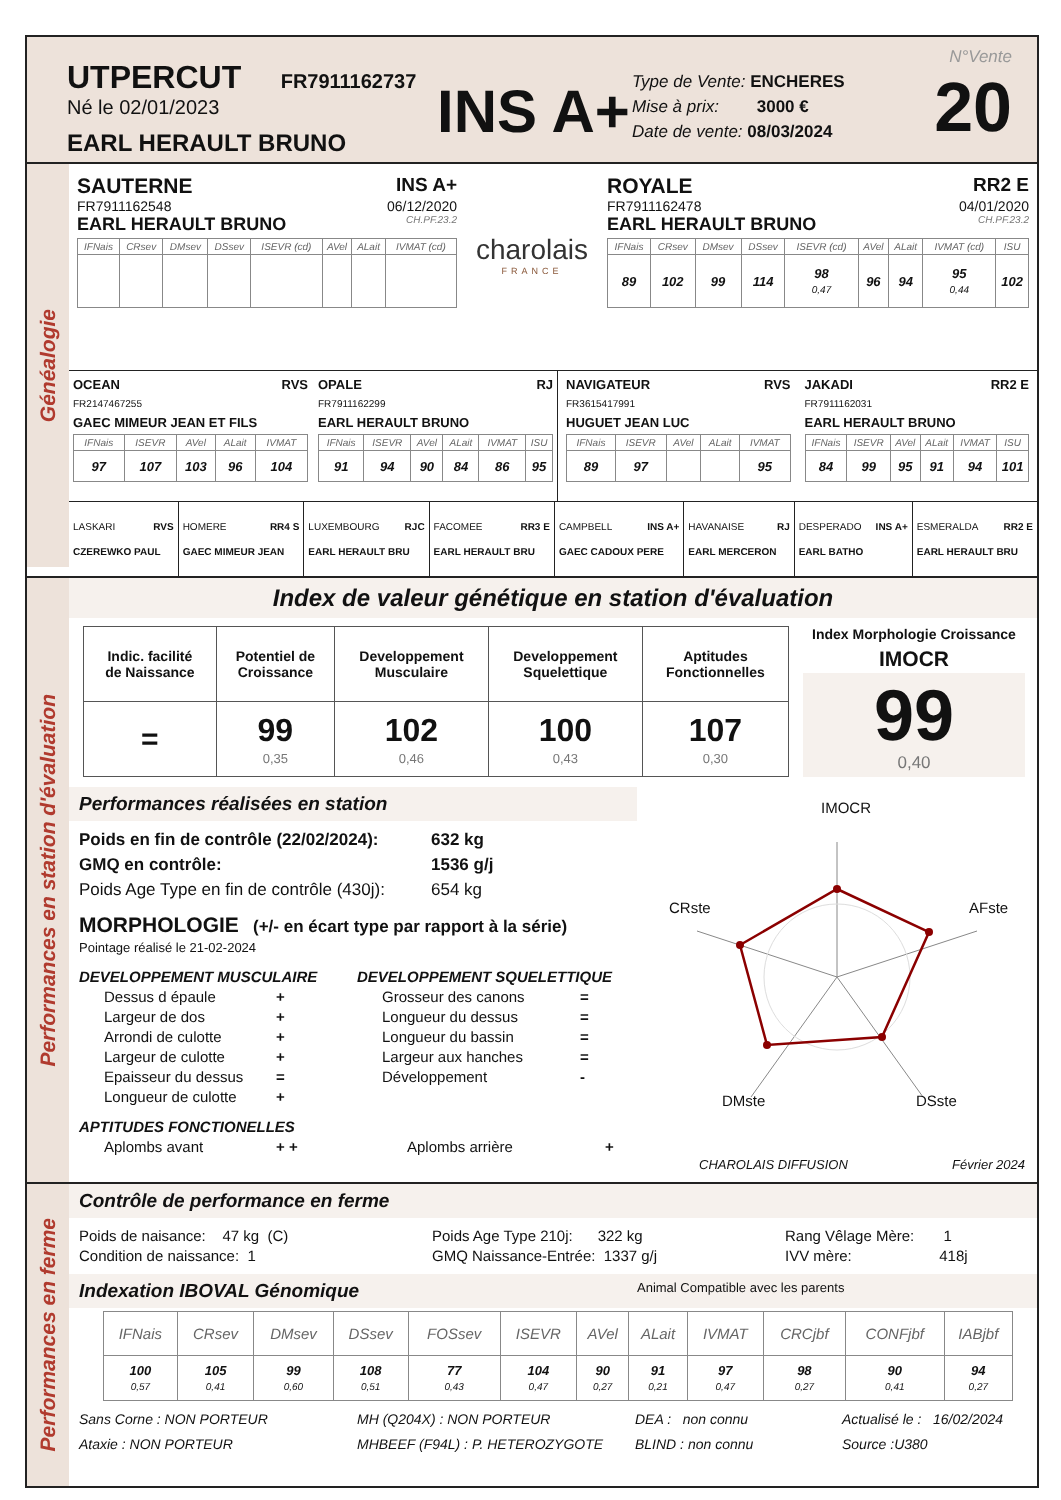UTPERCUT FR7911162737
Né le 02/01/2023
EARL HERAULT BRUNO
INS A+
Type de Vente: ENCHERES
Mise à prix: 3000 €
Date de vente: 08/03/2024
N°Vente
20
Généalogie
SAUTERNE INS A+
FR7911162548 06/12/2020
EARL HERAULT BRUNO CH.PF.23.2
| IFNais | CRsev | DMsev | DSsev | ISEVR (cd) | AVel | ALait | IVMAT (cd) |
| --- | --- | --- | --- | --- | --- | --- | --- |
charolais
FRANCE
ROYALE RR2 E
FR7911162478 04/01/2020
EARL HERAULT BRUNO CH.PF.23.2
| IFNais | CRsev | DMsev | DSsev | ISEVR (cd) | AVel | ALait | IVMAT (cd) | ISU |
| --- | --- | --- | --- | --- | --- | --- | --- | --- |
| 89 | 102 | 99 | 114 | 98 0,47 | 96 | 94 | 95 0,44 | 102 |
OCEAN RVS
FR2147467255
GAEC MIMEUR JEAN ET FILS
| IFNais | ISEVR | AVel | ALait | IVMAT |
| --- | --- | --- | --- | --- |
| 97 | 107 | 103 | 96 | 104 |
OPALE RJ
FR7911162299
EARL HERAULT BRUNO
| IFNais | ISEVR | AVel | ALait | IVMAT | ISU |
| --- | --- | --- | --- | --- | --- |
| 91 | 94 | 90 | 84 | 86 | 95 |
NAVIGATEUR RVS
FR3615417991
HUGUET JEAN LUC
| IFNais | ISEVR | AVel | ALait | IVMAT |
| --- | --- | --- | --- | --- |
| 89 | 97 | | | 95 |
JAKADI RR2 E
FR7911162031
EARL HERAULT BRUNO
| IFNais | ISEVR | AVel | ALait | IVMAT | ISU |
| --- | --- | --- | --- | --- | --- |
| 84 | 99 | 95 | 91 | 94 | 101 |
| LASKARI RVS CZEREWKO PAUL | HOMERE RR4 S GAEC MIMEUR JEAN | LUXEMBOURG RJC EARL HERAULT BRU | FACOMEE RR3 E EARL HERAULT BRU | CAMPBELL INS A+ GAEC CADOUX PERE | HAVANAISE RJ EARL MERCERON | DESPERADO INS A+ EARL BATHO | ESMERALDA RR2 E EARL HERAULT BRU |
Performances en station d'évaluation
Index de valeur génétique en station d'évaluation
| Indic. facilité de Naissance | Potentiel de Croissance | Developpement Musculaire | Developpement Squelettique | Aptitudes Fonctionnelles |
| = | 99 0,35 | 102 0,46 | 100 0,43 | 107 0,30 |
Index Morphologie Croissance
IMOCR
99
0,40
Performances réalisées en station
Poids en fin de contrôle (22/02/2024): 632 kg
GMQ en contrôle: 1536 g/j
Poids Age Type en fin de contrôle (430j): 654 kg
MORPHOLOGIE (+/- en écart type par rapport à la série)
Pointage réalisé le 21-02-2024
DEVELOPPEMENT MUSCULAIRE
Dessus d épaule +
Largeur de dos +
Arrondi de culotte +
Largeur de culotte +
Epaisseur du dessus =
Longueur de culotte +
DEVELOPPEMENT SQUELETTIQUE
Grosseur des canons =
Longueur du dessus =
Longueur du bassin =
Largeur aux hanches =
Développement -
APTITUDES FONCTIONELLES
Aplombs avant + + Aplombs arrière +
IMOCR
CRste AFste
DMste DSste
CHAROLAIS DIFFUSION Février 2024
Performances en ferme
Contrôle de performance en ferme
Poids de naisance: 47 kg (C)
Condition de naissance: 1
Poids Age Type 210j: 322 kg
GMQ Naissance-Entrée: 1337 g/j
Rang Vêlage Mère: 1
IVV mère: 418j
Indexation IBOVAL Génomique Animal Compatible avec les parents
| IFNais | CRsev | DMsev | DSsev | FOSsev | ISEVR | AVel | ALait | IVMAT | CRCjbf | CONFjbf | IABjbf |
| --- | --- | --- | --- | --- | --- | --- | --- | --- | --- | --- | --- |
| 100 0,57 | 105 0,41 | 99 0,60 | 108 0,51 | 77 0,43 | 104 0,47 | 90 0,27 | 91 0,21 | 97 0,47 | 98 0,27 | 90 0,41 | 94 0,27 |
Sans Corne : NON PORTEUR
Ataxie : NON PORTEUR
MH (Q204X) : NON PORTEUR
MHBEEF (F94L) : P. HETEROZYGOTE
DEA : non connu
BLIND : non connu
Actualisé le : 16/02/2024
Source :U380